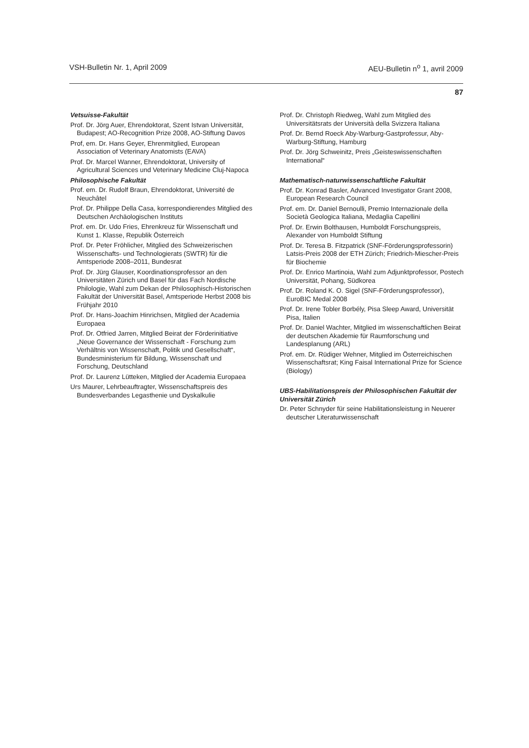VSH-Bulletin Nr. 1, April 2009 AEU-Bulletin n<sup>o</sup> 1, avril 2009
87
Vetsuisse-Fakultät
Prof. Dr. Jörg Auer, Ehrendoktorat, Szent Istvan Universität, Budapest; AO-Recognition Prize 2008, AO-Stiftung Davos
Prof, em. Dr. Hans Geyer, Ehrenmitglied, European Association of Veterinary Anatomists (EAVA)
Prof. Dr. Marcel Wanner, Ehrendoktorat, University of Agricultural Sciences und Veterinary Medicine Cluj-Napoca
Philosophische Fakultät
Prof. em. Dr. Rudolf Braun, Ehrendoktorat, Université de Neuchâtel
Prof. Dr. Philippe Della Casa, korrespondierendes Mitglied des Deutschen Archäologischen Instituts
Prof. em. Dr. Udo Fries, Ehrenkreuz für Wissenschaft und Kunst 1. Klasse, Republik Österreich
Prof. Dr. Peter Fröhlicher, Mitglied des Schweizerischen Wissenschafts- und Technologierats (SWTR) für die Amtsperiode 2008–2011, Bundesrat
Prof. Dr. Jürg Glauser, Koordinationsprofessor an den Universitäten Zürich und Basel für das Fach Nordische Philologie, Wahl zum Dekan der Philosophisch-Historischen Fakultät der Universität Basel, Amtsperiode Herbst 2008 bis Frühjahr 2010
Prof. Dr. Hans-Joachim Hinrichsen, Mitglied der Academia Europaea
Prof. Dr. Otfried Jarren, Mitglied Beirat der Förderinitiative „Neue Governance der Wissenschaft - Forschung zum Verhältnis von Wissenschaft, Politik und Gesellschaft“, Bundesministerium für Bildung, Wissenschaft und Forschung, Deutschland
Prof. Dr. Laurenz Lütteken, Mitglied der Academia Europaea
Urs Maurer, Lehrbeauftragter, Wissenschaftspreis des Bundesverbandes Legasthenie und Dyskalkulie
Prof. Dr. Christoph Riedweg, Wahl zum Mitglied des Universitätsrats der Università della Svizzera Italiana
Prof. Dr. Bernd Roeck Aby-Warburg-Gastprofessur, Aby-Warburg-Stiftung, Hamburg
Prof. Dr. Jörg Schweinitz, Preis „Geisteswissenschaften International“
Mathematisch-naturwissenschaftliche Fakultät
Prof. Dr. Konrad Basler, Advanced Investigator Grant 2008, European Research Council
Prof. em. Dr. Daniel Bernoulli, Premio Internazionale della Società Geologica Italiana, Medaglia Capellini
Prof. Dr. Erwin Bolthausen, Humboldt Forschungspreis, Alexander von Humboldt Stiftung
Prof. Dr. Teresa B. Fitzpatrick (SNF-Förderungsprofessorin) Latsis-Preis 2008 der ETH Zürich; Friedrich-Miescher-Preis für Biochemie
Prof. Dr. Enrico Martinoia, Wahl zum Adjunktprofessor, Postech Universität, Pohang, Südkorea
Prof. Dr. Roland K. O. Sigel (SNF-Förderungsprofessor), EuroBIC Medal 2008
Prof. Dr. Irene Tobler Borbély, Pisa Sleep Award, Universität Pisa, Italien
Prof. Dr. Daniel Wachter, Mitglied im wissenschaftlichen Beirat der deutschen Akademie für Raumforschung und Landesplanung (ARL)
Prof. em. Dr. Rüdiger Wehner, Mitglied im Österreichischen Wissenschaftsrat; King Faisal International Prize for Science (Biology)
UBS-Habilitationspreis der Philosophischen Fakultät der Universität Zürich
Dr. Peter Schnyder für seine Habilitationsleistung in Neuerer deutscher Literaturwissenschaft